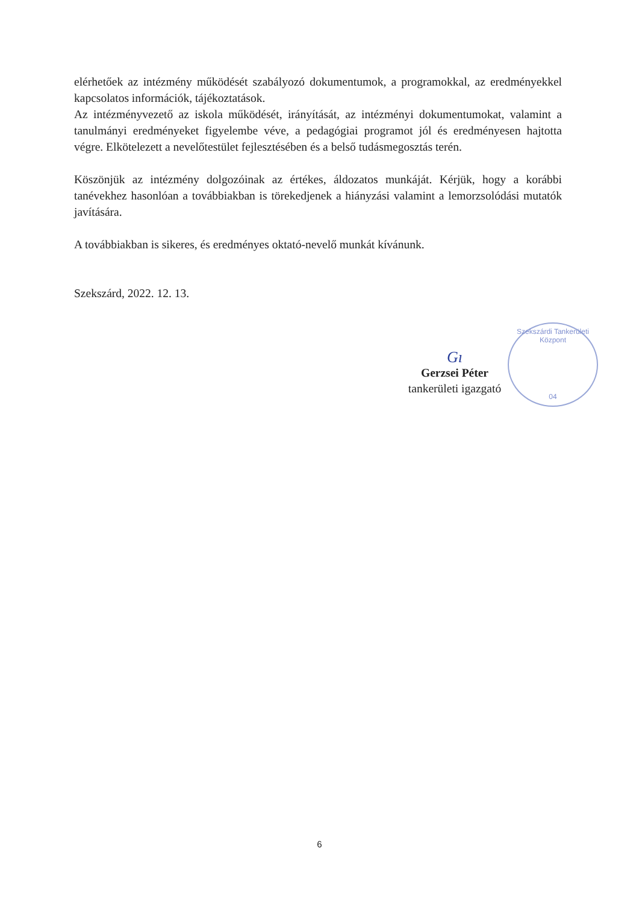elérhetőek az intézmény működését szabályozó dokumentumok, a programokkal, az eredményekkel kapcsolatos információk, tájékoztatások.
Az intézményvezető az iskola működését, irányítását, az intézményi dokumentumokat, valamint a tanulmányi eredményeket figyelembe véve, a pedagógiai programot jól és eredményesen hajtotta végre. Elkötelezett a nevelőtestület fejlesztésében és a belső tudásmegosztás terén.
Köszönjük az intézmény dolgozóinak az értékes, áldozatos munkáját. Kérjük, hogy a korábbi tanévekhez hasonlóan a továbbiakban is törekedjenek a hiányzási valamint a lemorzsolódási mutatók javítására.
A továbbiakban is sikeres, és eredményes oktató-nevelő munkát kívánunk.
Szekszárd, 2022. 12. 13.
Gı
Gerzsei Péter
tankerületi igazgató
Szekszárdi Tankerületi Központ
04
6